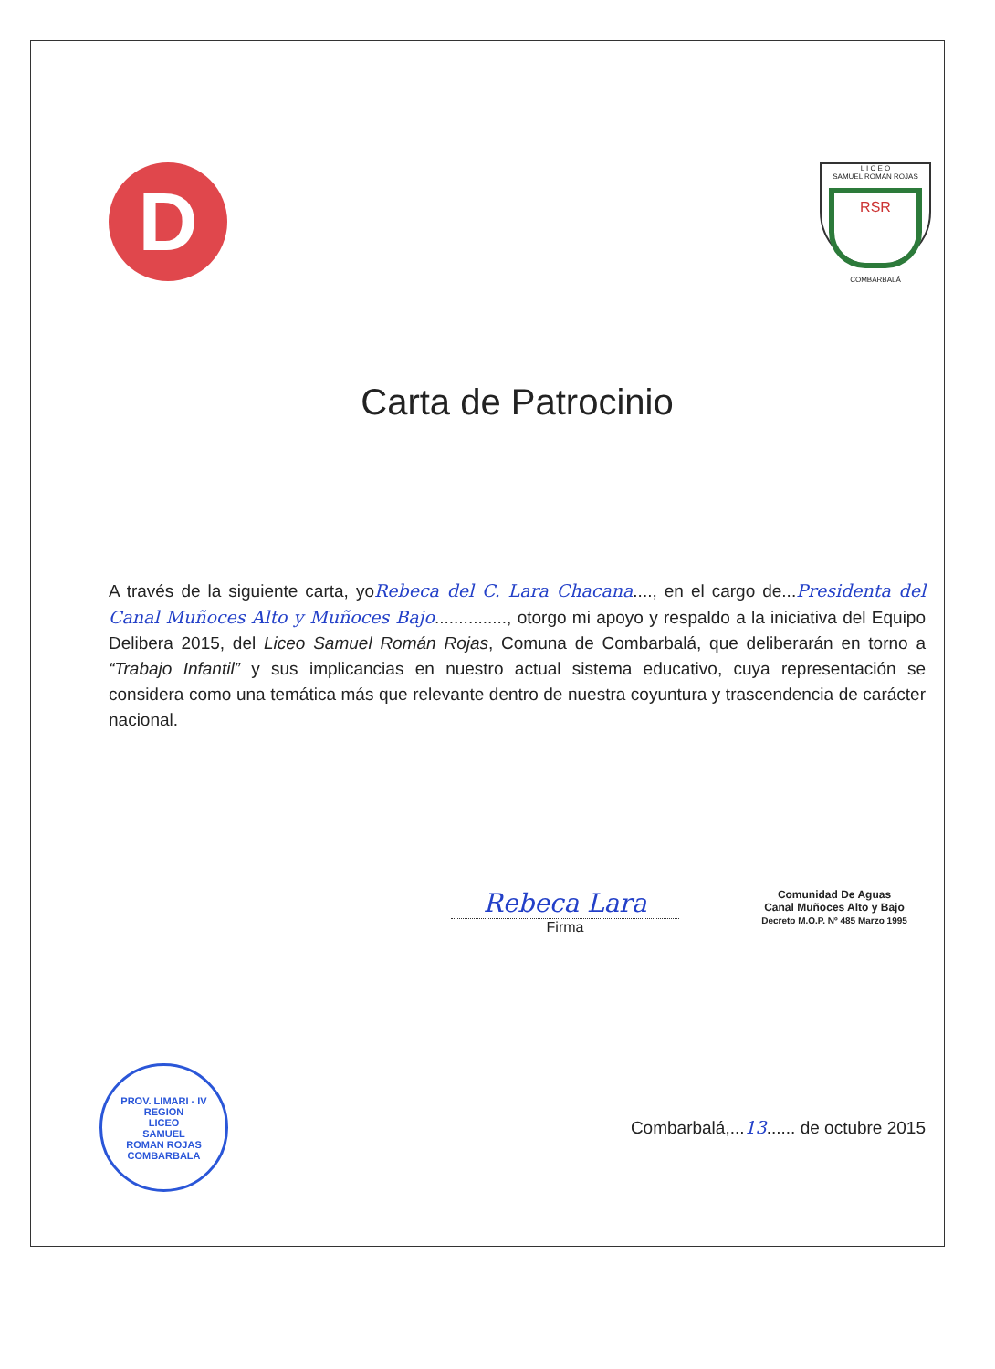D
L I C E O
SAMUEL ROMAN ROJAS
RSR
COMBARBALÁ
Carta de Patrocinio
A través de la siguiente carta, yoRebeca del C. Lara Chacana...., en el cargo de...Presidenta del Canal Muñoces Alto y Muñoces Bajo..............., otorgo mi apoyo y respaldo a la iniciativa del Equipo Delibera 2015, del Liceo Samuel Román Rojas, Comuna de Combarbalá, que deliberarán en torno a “Trabajo Infantil” y sus implicancias en nuestro actual sistema educativo, cuya representación se considera como una temática más que relevante dentro de nuestra coyuntura y trascendencia de carácter nacional.
Rebeca Lara
Firma
Comunidad De Aguas
Canal Muñoces Alto y Bajo
Decreto M.O.P. Nº 485 Marzo 1995
PROV. LIMARI - IV REGION
LICEO
SAMUEL
ROMAN ROJAS
COMBARBALA
Combarbalá,...13...... de octubre 2015